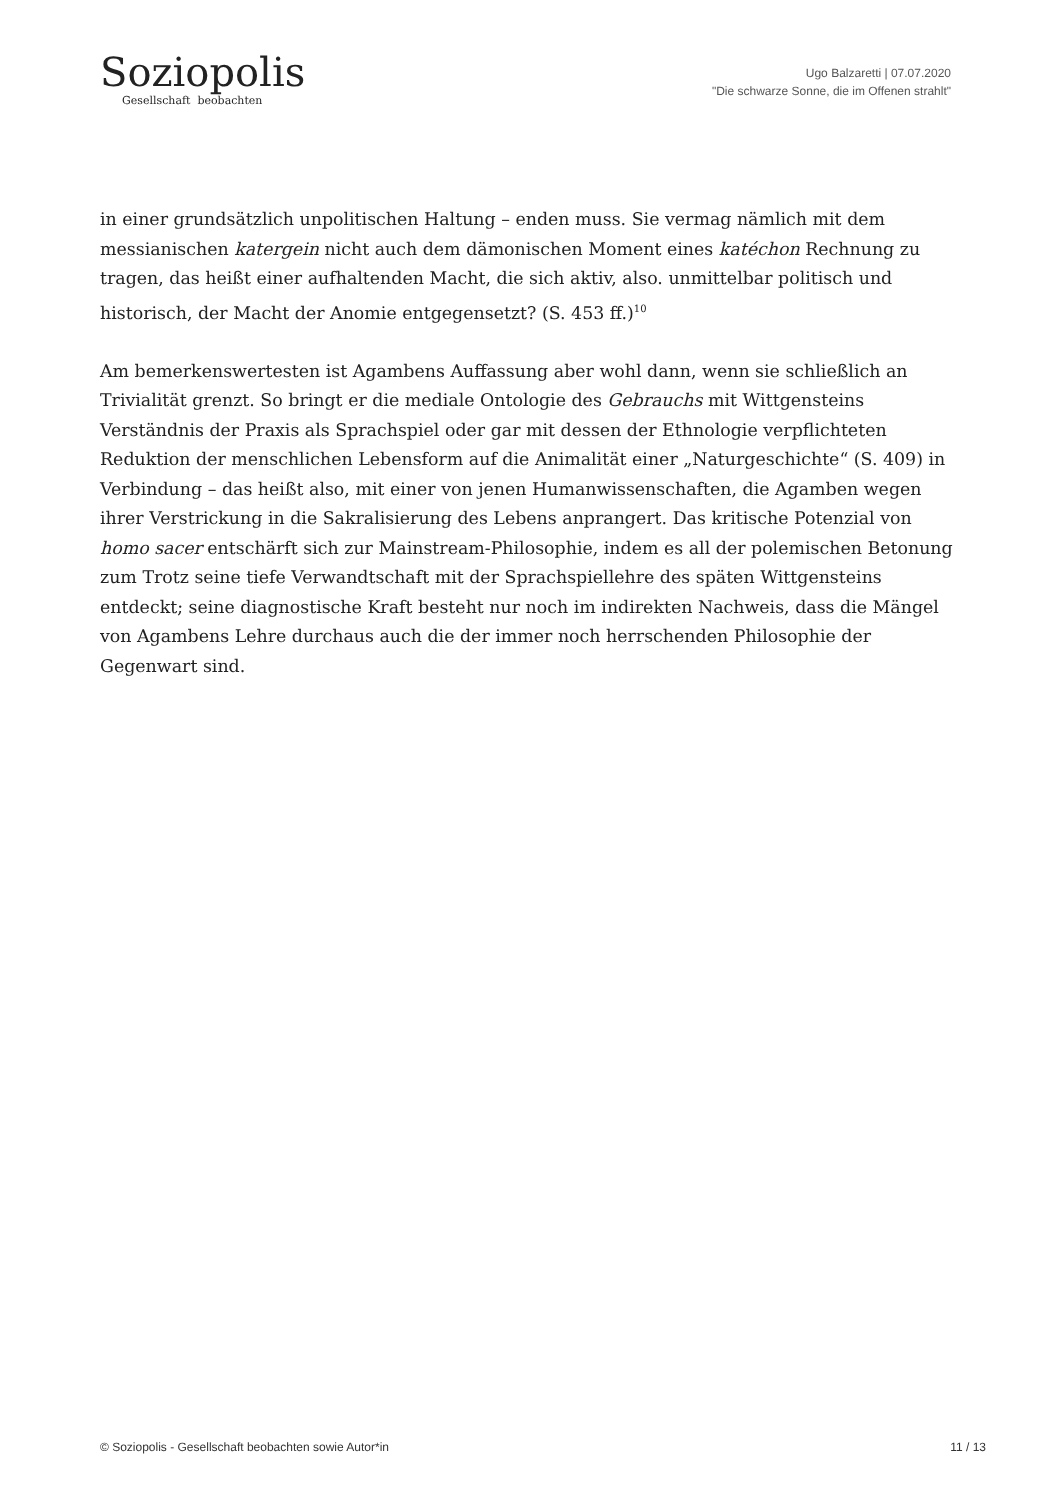Soziopolis
Gesellschaft beobachten
Ugo Balzaretti | 07.07.2020
"Die schwarze Sonne, die im Offenen strahlt"
in einer grundsätzlich unpolitischen Haltung – enden muss. Sie vermag nämlich mit dem messianischen katergein nicht auch dem dämonischen Moment eines katéchon Rechnung zu tragen, das heißt einer aufhaltenden Macht, die sich aktiv, also. unmittelbar politisch und historisch, der Macht der Anomie entgegensetzt? (S. 453 ff.)<sup>10</sup>
Am bemerkenswertesten ist Agambens Auffassung aber wohl dann, wenn sie schließlich an Trivialität grenzt. So bringt er die mediale Ontologie des Gebrauchs mit Wittgensteins Verständnis der Praxis als Sprachspiel oder gar mit dessen der Ethnologie verpflichteten Reduktion der menschlichen Lebensform auf die Animalität einer „Naturgeschichte“ (S. 409) in Verbindung – das heißt also, mit einer von jenen Humanwissenschaften, die Agamben wegen ihrer Verstrickung in die Sakralisierung des Lebens anprangert. Das kritische Potenzial von homo sacer entschärft sich zur Mainstream-Philosophie, indem es all der polemischen Betonung zum Trotz seine tiefe Verwandtschaft mit der Sprachspiellehre des späten Wittgensteins entdeckt; seine diagnostische Kraft besteht nur noch im indirekten Nachweis, dass die Mängel von Agambens Lehre durchaus auch die der immer noch herrschenden Philosophie der Gegenwart sind.
© Soziopolis - Gesellschaft beobachten sowie Autor*in 11 / 13